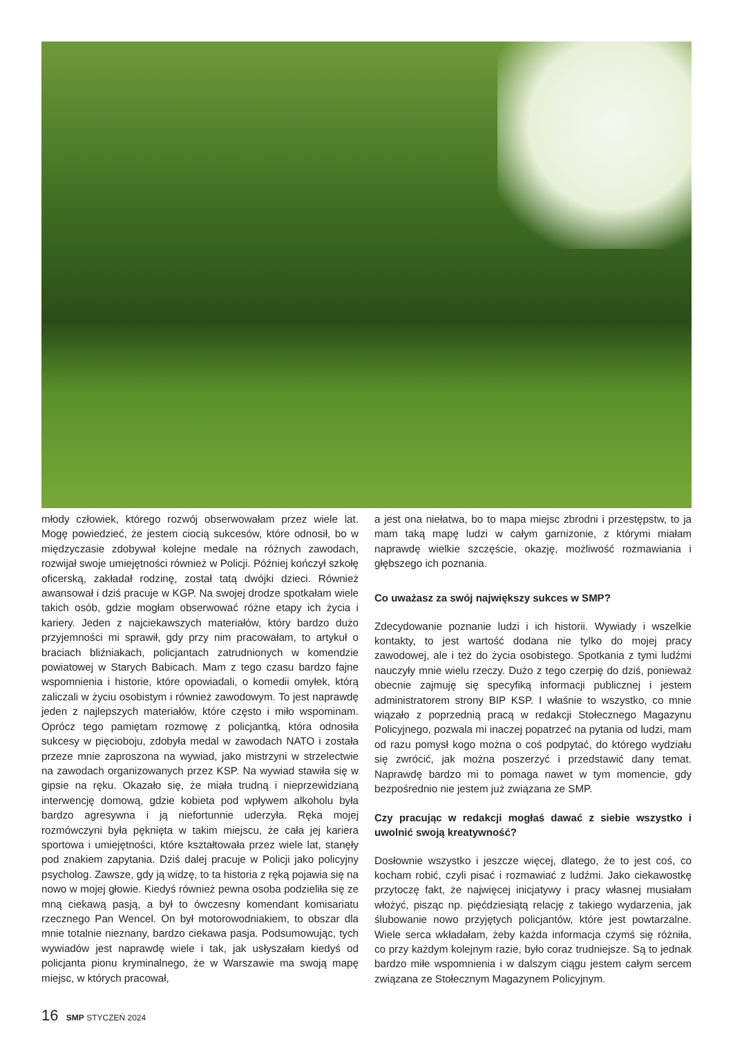młody człowiek, którego rozwój obserwowałam przez wiele lat. Mogę powiedzieć, że jestem ciocią sukcesów, które odnosił, bo w międzyczasie zdobywał kolejne medale na różnych zawodach, rozwijał swoje umiejętności również w Policji. Później kończył szkołę oficerską, zakładał rodzinę, został tatą dwójki dzieci. Również awansował i dziś pracuje w KGP. Na swojej drodze spotkałam wiele takich osób, gdzie mogłam obserwować różne etapy ich życia i kariery. Jeden z najciekawszych materiałów, który bardzo dużo przyjemności mi sprawił, gdy przy nim pracowałam, to artykuł o braciach bliźniakach, policjantach zatrudnionych w komendzie powiatowej w Starych Babicach. Mam z tego czasu bardzo fajne wspomnienia i historie, które opowiadali, o komedii omyłek, którą zaliczali w życiu osobistym i również zawodowym. To jest naprawdę jeden z najlepszych materiałów, które często i miło wspominam. Oprócz tego pamiętam rozmowę z policjantką, która odnosiła sukcesy w pięcioboju, zdobyła medal w zawodach NATO i została przeze mnie zaproszona na wywiad, jako mistrzyni w strzelectwie na zawodach organizowanych przez KSP. Na wywiad stawiła się w gipsie na ręku. Okazało się, że miała trudną i nieprzewidzianą interwencję domową, gdzie kobieta pod wpływem alkoholu była bardzo agresywna i ją niefortunnie uderzyła. Ręka mojej rozmówczyni była pęknięta w takim miejscu, że cała jej kariera sportowa i umiejętności, które kształtowała przez wiele lat, stanęły pod znakiem zapytania. Dziś dalej pracuje w Policji jako policyjny psycholog. Zawsze, gdy ją widzę, to ta historia z ręką pojawia się na nowo w mojej głowie. Kiedyś również pewna osoba podzieliła się ze mną ciekawą pasją, a był to ówczesny komendant komisariatu rzecznego Pan Wencel. On był motorowodniakiem, to obszar dla mnie totalnie nieznany, bardzo ciekawa pasja. Podsumowując, tych wywiadów jest naprawdę wiele i tak, jak usłyszałam kiedyś od policjanta pionu kryminalnego, że w Warszawie ma swoją mapę miejsc, w których pracował,
a jest ona niełatwa, bo to mapa miejsc zbrodni i przestępstw, to ja mam taką mapę ludzi w całym garnizonie, z którymi miałam naprawdę wielkie szczęście, okazję, możliwość rozmawiania i głębszego ich poznania.
Co uważasz za swój największy sukces w SMP?
Zdecydowanie poznanie ludzi i ich historii. Wywiady i wszelkie kontakty, to jest wartość dodana nie tylko do mojej pracy zawodowej, ale i też do życia osobistego. Spotkania z tymi ludźmi nauczyły mnie wielu rzeczy. Dużo z tego czerpię do dziś, ponieważ obecnie zajmuję się specyfiką informacji publicznej i jestem administratorem strony BIP KSP. I właśnie to wszystko, co mnie wiązało z poprzednią pracą w redakcji Stołecznego Magazynu Policyjnego, pozwala mi inaczej popatrzeć na pytania od ludzi, mam od razu pomysł kogo można o coś podpytać, do którego wydziału się zwrócić, jak można poszerzyć i przedstawić dany temat. Naprawdę bardzo mi to pomaga nawet w tym momencie, gdy bezpośrednio nie jestem już związana ze SMP.
Czy pracując w redakcji mogłaś dawać z siebie wszystko i uwolnić swoją kreatywność?
Dosłownie wszystko i jeszcze więcej, dlatego, że to jest coś, co kocham robić, czyli pisać i rozmawiać z ludźmi. Jako ciekawostkę przytoczę fakt, że najwięcej inicjatywy i pracy własnej musiałam włożyć, pisząc np. pięćdziesiątą relację z takiego wydarzenia, jak ślubowanie nowo przyjętych policjantów, które jest powtarzalne. Wiele serca wkładałam, żeby każda informacja czymś się różniła, co przy każdym kolejnym razie, było coraz trudniejsze. Są to jednak bardzo miłe wspomnienia i w dalszym ciągu jestem całym sercem związana ze Stołecznym Magazynem Policyjnym.
16 SMP STYCZEŃ 2024